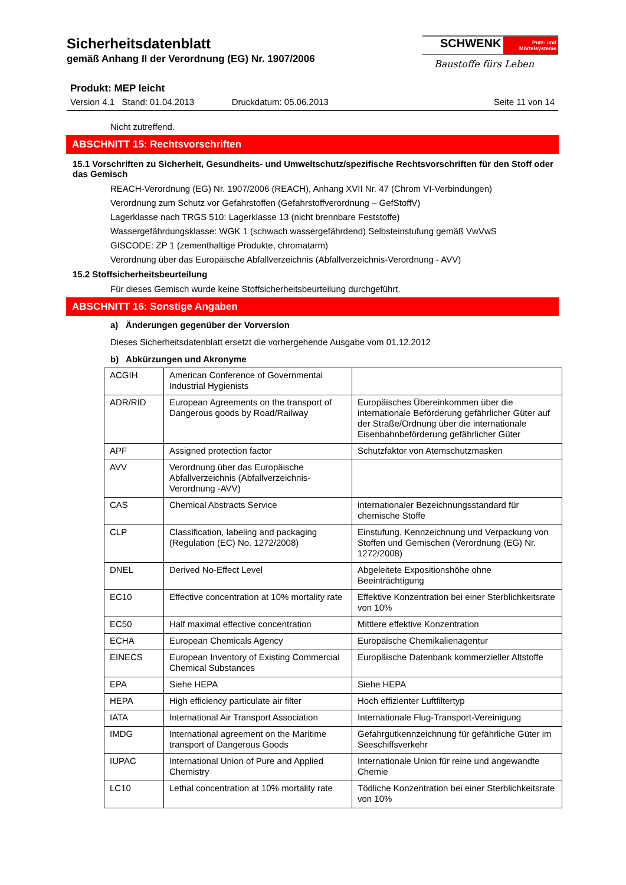Sicherheitsdatenblatt
gemäß Anhang II der Verordnung (EG) Nr. 1907/2006
SCHWENK Putz- und Mörtelsysteme
Baustoffe fürs Leben
Produkt: MEP leicht
Version 4.1 Stand: 01.04.2013 Druckdatum: 05.06.2013 Seite 11 von 14
Nicht zutreffend.
ABSCHNITT 15: Rechtsvorschriften
15.1 Vorschriften zu Sicherheit, Gesundheits- und Umweltschutz/spezifische Rechtsvorschriften für den Stoff oder das Gemisch
REACH-Verordnung (EG) Nr. 1907/2006 (REACH), Anhang XVII Nr. 47 (Chrom VI-Verbindungen)
Verordnung zum Schutz vor Gefahrstoffen (Gefahrstoffverordnung – GefStoffV)
Lagerklasse nach TRGS 510: Lagerklasse 13 (nicht brennbare Feststoffe)
Wassergefährdungsklasse: WGK 1 (schwach wassergefährdend) Selbsteinstufung gemäß VwVwS
GISCODE: ZP 1 (zementhaltige Produkte, chromatarm)
Verordnung über das Europäische Abfallverzeichnis (Abfallverzeichnis-Verordnung - AVV)
15.2 Stoffsicherheitsbeurteilung
Für dieses Gemisch wurde keine Stoffsicherheitsbeurteilung durchgeführt.
ABSCHNITT 16: Sonstige Angaben
a) Änderungen gegenüber der Vorversion
Dieses Sicherheitsdatenblatt ersetzt die vorhergehende Ausgabe vom 01.12.2012
b) Abkürzungen und Akronyme
| ACGIH | American Conference of Governmental Industrial Hygienists | |
| ADR/RID | European Agreements on the transport of Dangerous goods by Road/Railway | Europäisches Übereinkommen über die internationale Beförderung gefährlicher Güter auf der Straße/Ordnung über die internationale Eisenbahnbeförderung gefährlicher Güter |
| APF | Assigned protection factor | Schutzfaktor von Atemschutzmasken |
| AVV | Verordnung über das Europäische Abfallverzeichnis (Abfallverzeichnis-Verordnung -AVV) | |
| CAS | Chemical Abstracts Service | internationaler Bezeichnungsstandard für chemische Stoffe |
| CLP | Classification, labeling and packaging (Regulation (EC) No. 1272/2008) | Einstufung, Kennzeichnung und Verpackung von Stoffen und Gemischen (Verordnung (EG) Nr. 1272/2008) |
| DNEL | Derived No-Effect Level | Abgeleitete Expositionshöhe ohne Beeinträchtigung |
| EC10 | Effective concentration at 10% mortality rate | Effektive Konzentration bei einer Sterblichkeitsrate von 10% |
| EC50 | Half maximal effective concentration | Mittlere effektive Konzentration |
| ECHA | European Chemicals Agency | Europäische Chemikalienagentur |
| EINECS | European Inventory of Existing Commercial Chemical Substances | Europäische Datenbank kommerzieller Altstoffe |
| EPA | Siehe HEPA | Siehe HEPA |
| HEPA | High efficiency particulate air filter | Hoch effizienter Luftfiltertyp |
| IATA | International Air Transport Association | Internationale Flug-Transport-Vereinigung |
| IMDG | International agreement on the Maritime transport of Dangerous Goods | Gefahrgutkennzeichnung für gefährliche Güter im Seeschiffsverkehr |
| IUPAC | International Union of Pure and Applied Chemistry | Internationale Union für reine und angewandte Chemie |
| LC10 | Lethal concentration at 10% mortality rate | Tödliche Konzentration bei einer Sterblichkeitsrate von 10% |